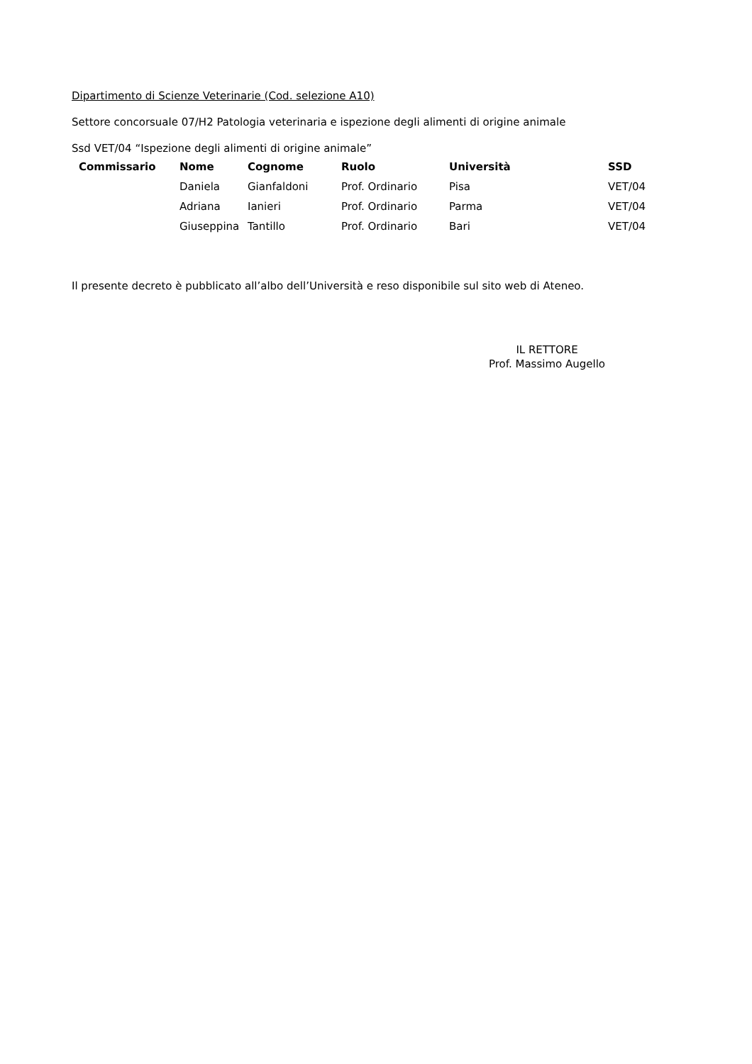Dipartimento di Scienze Veterinarie (Cod. selezione A10)
Settore concorsuale 07/H2 Patologia veterinaria e ispezione degli alimenti di origine animale
Ssd VET/04 “Ispezione degli alimenti di origine animale”
| Commissario | Nome | Cognome | Ruolo | Università | SSD |
| --- | --- | --- | --- | --- | --- |
| | Daniela | Gianfaldoni | Prof. Ordinario | Pisa | VET/04 |
| | Adriana | Ianieri | Prof. Ordinario | Parma | VET/04 |
| | Giuseppina | Tantillo | Prof. Ordinario | Bari | VET/04 |
Il presente decreto è pubblicato all’albo dell’Università e reso disponibile sul sito web di Ateneo.
IL RETTORE
Prof. Massimo Augello